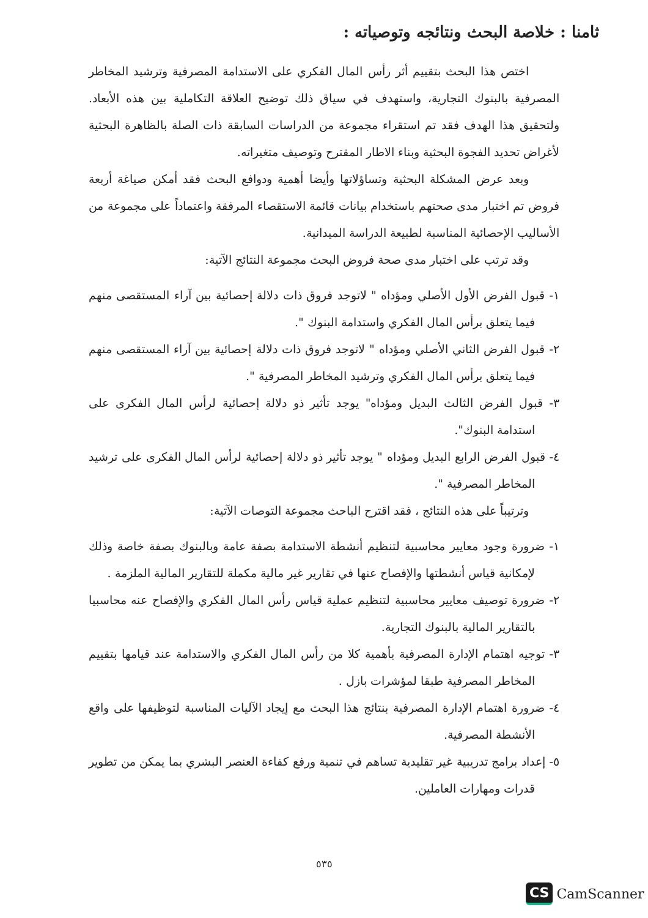ثامنا : خلاصة البحث ونتائجه وتوصياته :
اختص هذا البحث بتقييم أثر رأس المال الفكري على الاستدامة المصرفية وترشيد المخاطر المصرفية بالبنوك التجارية، واستهدف في سياق ذلك توضيح العلاقة التكاملية بين هذه الأبعاد. ولتحقيق هذا الهدف فقد تم استقراء مجموعة من الدراسات السابقة ذات الصلة بالظاهرة البحثية لأغراض تحديد الفجوة البحثية وبناء الاطار المقترح وتوصيف متغيراته.
وبعد عرض المشكلة البحثية وتساؤلاتها وأيضا أهمية ودوافع البحث فقد أمكن صياغة أربعة فروض تم اختبار مدى صحتهم باستخدام بيانات قائمة الاستقصاء المرفقة واعتماداً على مجموعة من الأساليب الإحصائية المناسبة لطبيعة الدراسة الميدانية.
وقد ترتب على اختبار مدى صحة فروض البحث مجموعة النتائج الآتية:
١- قبول الفرض الأول الأصلي ومؤداه " لاتوجد فروق ذات دلالة إحصائية بين آراء المستقصى منهم فيما يتعلق برأس المال الفكري واستدامة البنوك ".
٢- قبول الفرض الثاني الأصلي ومؤداه " لاتوجد فروق ذات دلالة إحصائية بين آراء المستقصى منهم فيما يتعلق برأس المال الفكري وترشيد المخاطر المصرفية ".
٣- قبول الفرض الثالث البديل ومؤداه" يوجد تأثير ذو دلالة إحصائية لرأس المال الفكرى على استدامة البنوك".
٤- قبول الفرض الرابع البديل ومؤداه " يوجد تأثير ذو دلالة إحصائية لرأس المال الفكرى على ترشيد المخاطر المصرفية ".
وترتيباً على هذه النتائج ، فقد اقترح الباحث مجموعة التوصات الآتية:
١- ضرورة وجود معايير محاسبية لتنظيم أنشطة الاستدامة بصفة عامة وبالبنوك بصفة خاصة وذلك لإمكانية قياس أنشطتها والإفصاح عنها في تقارير غير مالية مكملة للتقارير المالية الملزمة .
٢- ضرورة توصيف معايير محاسبية لتنظيم عملية قياس رأس المال الفكري والإفصاح عنه محاسبيا بالتقارير المالية بالبنوك التجارية.
٣- توجيه اهتمام الإدارة المصرفية بأهمية كلا من رأس المال الفكري والاستدامة عند قيامها بتقييم المخاطر المصرفية طبقا لمؤشرات بازل .
٤- ضرورة اهتمام الإدارة المصرفية بنتائج هذا البحث مع إيجاد الآليات المناسبة لتوظيفها على واقع الأنشطة المصرفية.
٥- إعداد برامج تدريبية غير تقليدية تساهم في تنمية ورفع كفاءة العنصر البشري بما يمكن من تطوير قدرات ومهارات العاملين.
٥٣٥
CS CamScanner